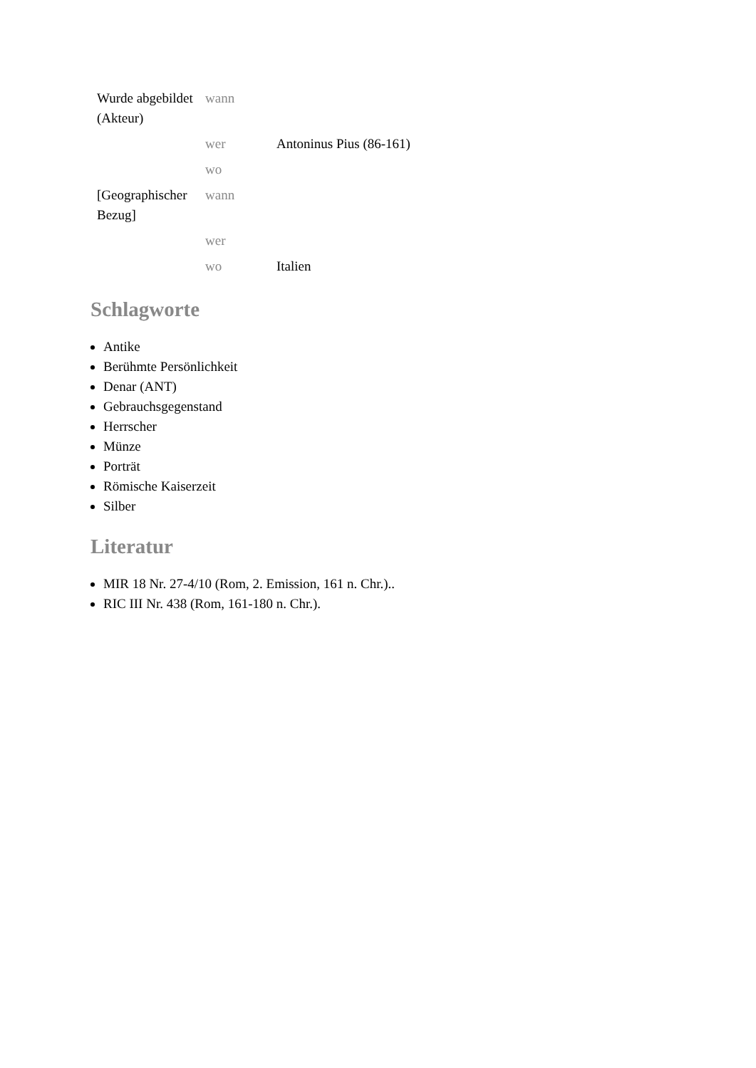| Wurde abgebildet (Akteur) | wann | |
| | wer | Antoninus Pius (86-161) |
| | wo | |
| [Geographischer Bezug] | wann | |
| | wer | |
| | wo | Italien |
Schlagworte
Antike
Berühmte Persönlichkeit
Denar (ANT)
Gebrauchsgegenstand
Herrscher
Münze
Porträt
Römische Kaiserzeit
Silber
Literatur
MIR 18 Nr. 27-4/10 (Rom, 2. Emission, 161 n. Chr.)..
RIC III Nr. 438 (Rom, 161-180 n. Chr.).